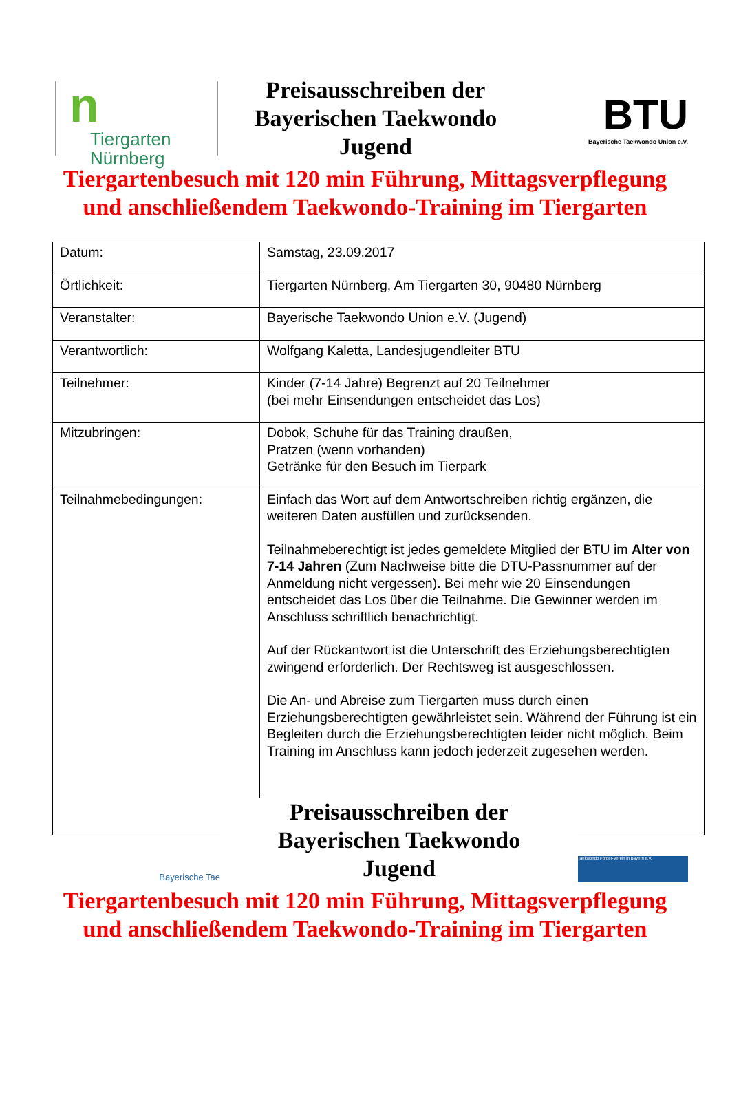n
Tiergarten
Nürnberg
Preisausschreiben der
Bayerischen Taekwondo
Jugend
BTU
Bayerische Taekwondo Union e.V.
Tiergartenbesuch mit 120 min Führung, Mittagsverpflegung
und anschließendem Taekwondo-Training im Tiergarten
| Datum: | Samstag, 23.09.2017 |
| Örtlichkeit: | Tiergarten Nürnberg, Am Tiergarten 30, 90480 Nürnberg |
| Veranstalter: | Bayerische Taekwondo Union e.V. (Jugend) |
| Verantwortlich: | Wolfgang Kaletta, Landesjugendleiter BTU |
| Teilnehmer: | Kinder (7-14 Jahre) Begrenzt auf 20 Teilnehmer (bei mehr Einsendungen entscheidet das Los) |
| Mitzubringen: | Dobok, Schuhe für das Training draußen, Pratzen (wenn vorhanden) Getränke für den Besuch im Tierpark |
| Teilnahmebedingungen: | Einfach das Wort auf dem Antwortschreiben richtig ergänzen, die weiteren Daten ausfüllen und zurücksenden. Teilnahmeberechtigt ist jedes gemeldete Mitglied der BTU im Alter von 7-14 Jahren (Zum Nachweise bitte die DTU-Passnummer auf der Anmeldung nicht vergessen). Bei mehr wie 20 Einsendungen entscheidet das Los über die Teilnahme. Die Gewinner werden im Anschluss schriftlich benachrichtigt. Auf der Rückantwort ist die Unterschrift des Erziehungsberechtigten zwingend erforderlich. Der Rechtsweg ist ausgeschlossen. Die An- und Abreise zum Tiergarten muss durch einen Erziehungsberechtigten gewährleistet sein. Während der Führung ist ein Begleiten durch die Erziehungsberechtigten leider nicht möglich. Beim Training im Anschluss kann jedoch jederzeit zugesehen werden. |
Bayerische Tae
Preisausschreiben der
Bayerischen Taekwondo
Jugend
Taekwondo Förder-Verein in Bayern e.V.
Tiergartenbesuch mit 120 min Führung, Mittagsverpflegung
und anschließendem Taekwondo-Training im Tiergarten